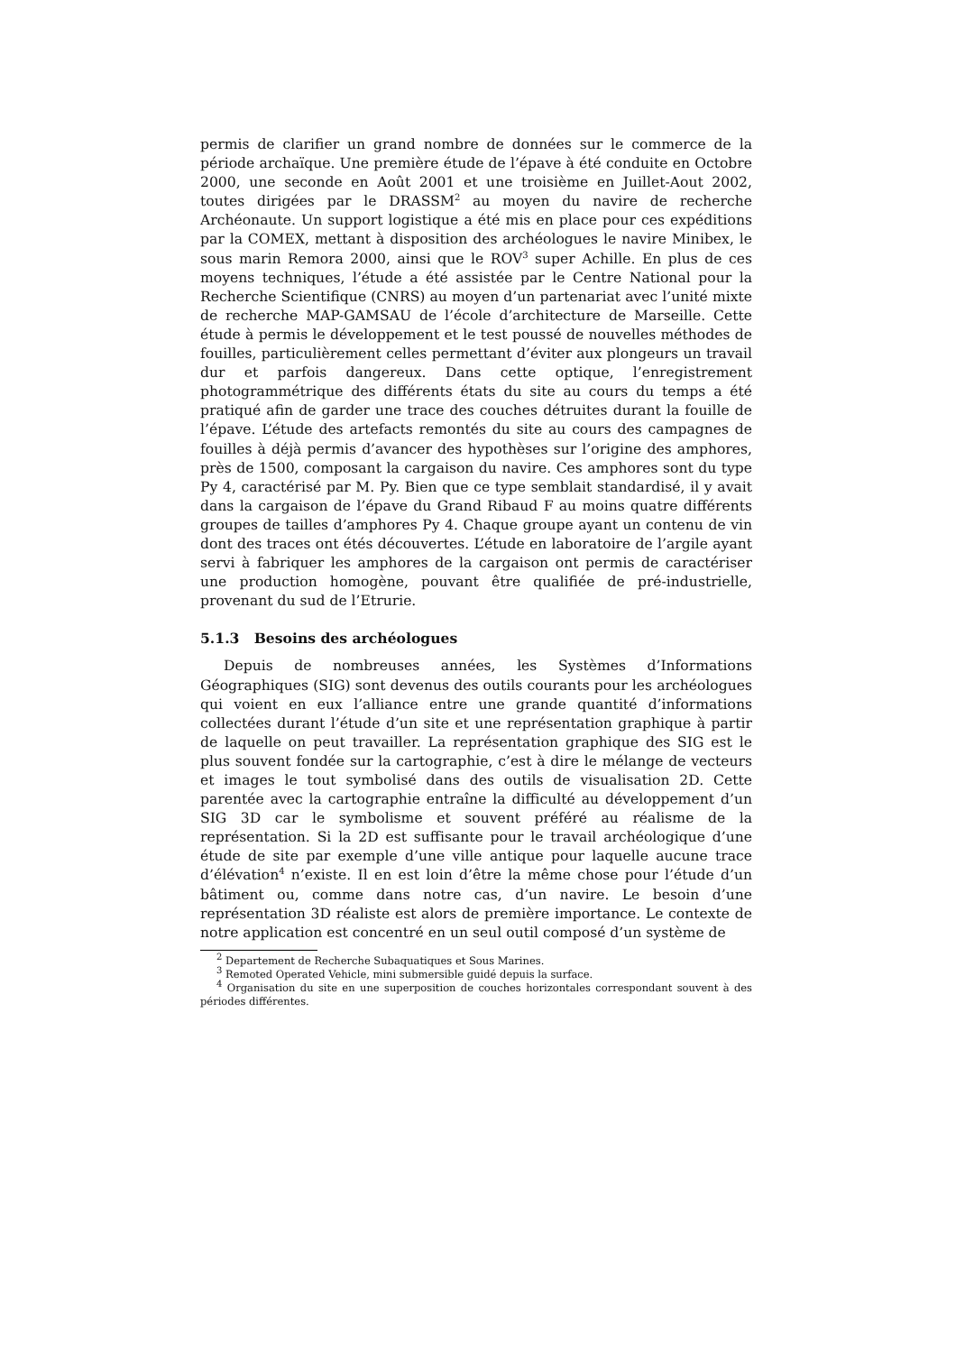permis de clarifier un grand nombre de données sur le commerce de la période archaïque. Une première étude de l’épave à été conduite en Octobre 2000, une seconde en Août 2001 et une troisième en Juillet-Aout 2002, toutes dirigées par le DRASSM<sup>2</sup> au moyen du navire de recherche Archéonaute. Un support logistique a été mis en place pour ces expéditions par la COMEX, mettant à disposition des archéologues le navire Minibex, le sous marin Remora 2000, ainsi que le ROV<sup>3</sup> super Achille. En plus de ces moyens techniques, l’étude a été assistée par le Centre National pour la Recherche Scientifique (CNRS) au moyen d’un partenariat avec l’unité mixte de recherche MAP-GAMSAU de l’école d’architecture de Marseille. Cette étude à permis le développement et le test poussé de nouvelles méthodes de fouilles, particulièrement celles permettant d’éviter aux plongeurs un travail dur et parfois dangereux. Dans cette optique, l’enregistrement photogrammétrique des différents états du site au cours du temps a été pratiqué afin de garder une trace des couches détruites durant la fouille de l’épave. L’étude des artefacts remontés du site au cours des campagnes de fouilles à déjà permis d’avancer des hypothèses sur l’origine des amphores, près de 1500, composant la cargaison du navire. Ces amphores sont du type Py 4, caractérisé par M. Py. Bien que ce type semblait standardisé, il y avait dans la cargaison de l’épave du Grand Ribaud F au moins quatre différents groupes de tailles d’amphores Py 4. Chaque groupe ayant un contenu de vin dont des traces ont étés découvertes. L’étude en laboratoire de l’argile ayant servi à fabriquer les amphores de la cargaison ont permis de caractériser une production homogène, pouvant être qualifiée de pré-industrielle, provenant du sud de l’Etrurie.
5.1.3 Besoins des archéologues
Depuis de nombreuses années, les Systèmes d’Informations Géographiques (SIG) sont devenus des outils courants pour les archéologues qui voient en eux l’alliance entre une grande quantité d’informations collectées durant l’étude d’un site et une représentation graphique à partir de laquelle on peut travailler. La représentation graphique des SIG est le plus souvent fondée sur la cartographie, c’est à dire le mélange de vecteurs et images le tout symbolisé dans des outils de visualisation 2D. Cette parentée avec la cartographie entraîne la difficulté au développement d’un SIG 3D car le symbolisme et souvent préféré au réalisme de la représentation. Si la 2D est suffisante pour le travail archéologique d’une étude de site par exemple d’une ville antique pour laquelle aucune trace d’élévation<sup>4</sup> n’existe. Il en est loin d’être la même chose pour l’étude d’un bâtiment ou, comme dans notre cas, d’un navire. Le besoin d’une représentation 3D réaliste est alors de première importance. Le contexte de notre application est concentré en un seul outil composé d’un système de
<sup>2</sup> Departement de Recherche Subaquatiques et Sous Marines.
<sup>3</sup> Remoted Operated Vehicle, mini submersible guidé depuis la surface.
<sup>4</sup> Organisation du site en une superposition de couches horizontales correspondant souvent à des périodes différentes.